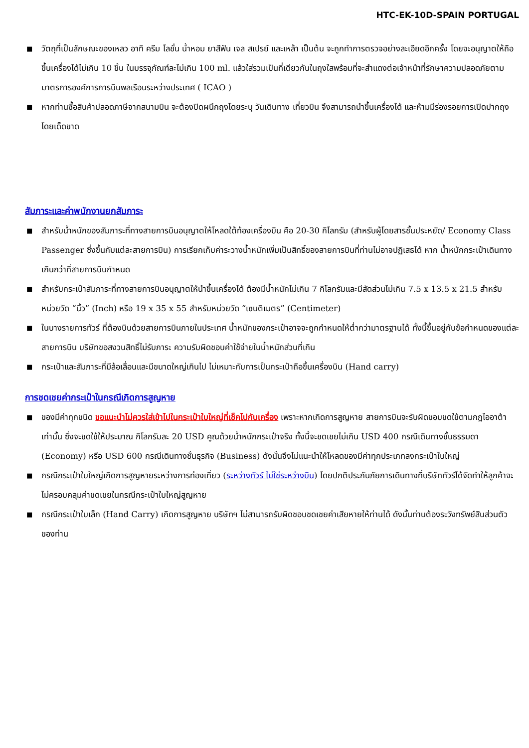HTC-EK-10D-SPAIN PORTUGAL
■ วัตถุที่เป็นลักษณะของเหลว อาทิ ครีม โลชั่น น้ำหอม ยาสีฟัน เจล สเปรย์ และเหล้า เป็นต้น จะถูกทำการตรวจอย่างละเอียดอีกครั้ง โดยจะอนุญาตให้ถือขึ้นเครื่องได้ไม่เกิน 10 ชิ้น ในบรรจุภัณฑ์ละไม่เกิน 100 ml. แล้วใส่รวมเป็นที่เดียวกันในถุงใสพร้อมที่จะสำแดงต่อเจ้าหน้าที่รักษาความปลอดภัยตามมาตรการองค์การการบินพลเรือนระหว่างประเทศ ( ICAO )
■ หากท่านซื้อสินค้าปลอดภาษีจากสนามบิน จะต้องปิดผนึกถุงโดยระบุ วันเดินทาง เที่ยวบิน จึงสามารถนำขึ้นเครื่องได้ และห้ามมีร่องรอยการเปิดปากถุงโดยเด็ดขาด
สัมภาระและค่าพนักงานยกสัมภาระ
■ สำหรับน้ำหนักของสัมภาระที่ทางสายการบินอนุญาตให้โหลดใต้ท้องเครื่องบิน คือ 20-30 กิโลกรัม (สำหรับผู้โดยสารชั้นประหยัด/ Economy Class Passenger ซึ่งขึ้นกับแต่ละสายการบิน) การเรียกเก็บค่าระวางน้ำหนักเพิ่มเป็นสิทธิ์ของสายการบินที่ท่านไม่อาจปฏิเสธได้ หาก น้ำหนักกระเป๋าเดินทางเกินกว่าที่สายการบินกำหนด
■ สำหรับกระเป๋าสัมภาระที่ทางสายการบินอนุญาตให้นำขึ้นเครื่องได้ ต้องมีน้ำหนักไม่เกิน 7 กิโลกรัมและมีสัดส่วนไม่เกิน 7.5 x 13.5 x 21.5 สำหรับหน่วยวัด “นิ้ว” (Inch) หรือ 19 x 35 x 55 สำหรับหน่วยวัด “เซนติเมตร” (Centimeter)
■ ในบางรายการทัวร์ ที่ต้องบินด้วยสายการบินภายในประเทศ น้ำหนักของกระเป๋าอาจจะถูกกำหนดให้ต่ำกว่ามาตรฐานได้ ทั้งนี้ขึ้นอยู่กับข้อกำหนดของแต่ละสายการบิน บริษัทขอสงวนสิทธิ์ไม่รับภาระ ความรับผิดชอบค่าใช้จ่ายในน้ำหนักส่วนที่เกิน
■ กระเป๋าและสัมภาระที่มีล้อเลื่อนและมีขนาดใหญ่เกินไป ไม่เหมาะกับการเป็นกระเป๋าถือขึ้นเครื่องบิน (Hand carry)
การชดเชยค่ากระเป๋าในกรณีเกิดการสูญหาย
■ ของมีค่าทุกชนิด ขอแนะนำไม่ควรใส่เข้าไปในกระเป๋าใบใหญ่ที่เช็คไปกับเครื่อง เพราะหากเกิดการสูญหาย สายการบินจะรับผิดชอบชดใช้ตามกฎไออาต้าเท่านั้น ซึ่งจะชดใช้ให้ประมาณ กิโลกรัมละ 20 USD คูณด้วยน้ำหนักกระเป๋าจริง ทั้งนี้จะชดเชยไม่เกิน USD 400 กรณีเดินทางชั้นธรรมดา (Economy) หรือ USD 600 กรณีเดินทางชั้นธุรกิจ (Business) ดังนั้นจึงไม่แนะนำให้โหลดของมีค่าทุกประเภทลงกระเป๋าใบใหญ่
■ กรณีกระเป๋าใบใหญ่เกิดการสูญหายระหว่างการท่องเที่ยว (ระหว่างทัวร์ ไม่ใช่ระหว่างบิน) โดยปกติประกันภัยการเดินทางที่บริษัททัวร์ได้จัดทำให้ลูกค้าจะไม่ครอบคลุมค่าชดเชยในกรณีกระเป๋าใบใหญ่สูญหาย
■ กรณีกระเป๋าใบเล็ก (Hand Carry) เกิดการสูญหาย บริษัทฯ ไม่สามารถรับผิดชอบชดเชยค่าเสียหายให้ท่านได้ ดังนั้นท่านต้องระวังทรัพย์สินส่วนตัวของท่าน